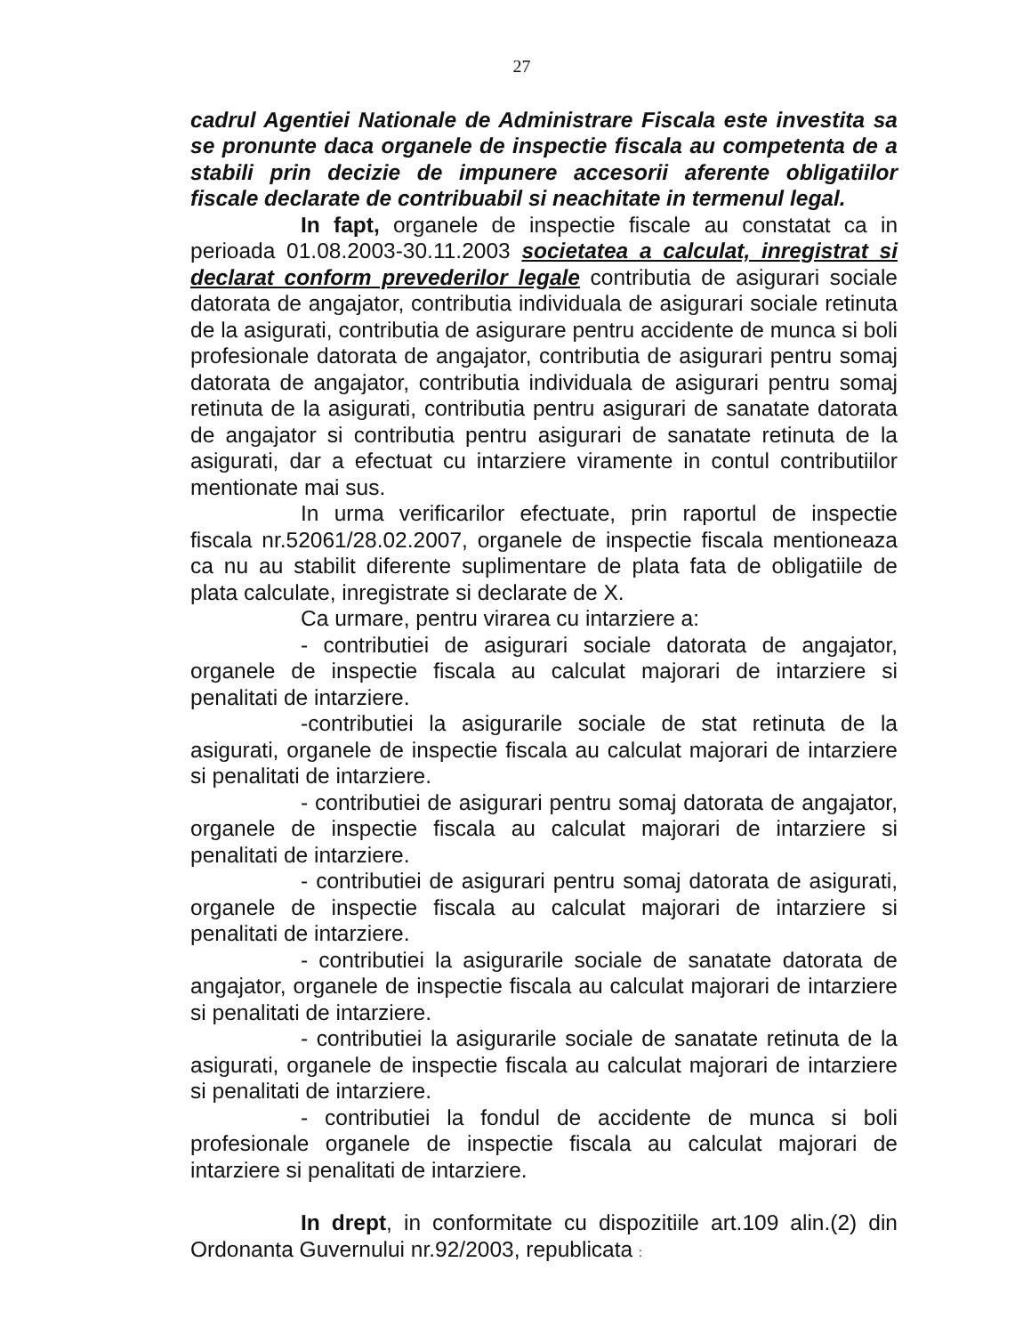27
cadrul Agentiei Nationale de Administrare Fiscala este investita sa se pronunte daca organele de inspectie fiscala au competenta de a stabili prin decizie de impunere accesorii aferente obligatiilor fiscale declarate de contribuabil si neachitate in termenul legal.
In fapt, organele de inspectie fiscale au constatat ca in perioada 01.08.2003-30.11.2003 societatea a calculat, inregistrat si declarat conform prevederilor legale contributia de asigurari sociale datorata de angajator, contributia individuala de asigurari sociale retinuta de la asigurati, contributia de asigurare pentru accidente de munca si boli profesionale datorata de angajator, contributia de asigurari pentru somaj datorata de angajator, contributia individuala de asigurari pentru somaj retinuta de la asigurati, contributia pentru asigurari de sanatate datorata de angajator si contributia pentru asigurari de sanatate retinuta de la asigurati, dar a efectuat cu intarziere viramente in contul contributiilor mentionate mai sus.
In urma verificarilor efectuate, prin raportul de inspectie fiscala nr.52061/28.02.2007, organele de inspectie fiscala mentioneaza ca nu au stabilit diferente suplimentare de plata fata de obligatiile de plata calculate, inregistrate si declarate de X.
Ca urmare, pentru virarea cu intarziere a:
- contributiei de asigurari sociale datorata de angajator, organele de inspectie fiscala au calculat majorari de intarziere si penalitati de intarziere.
-contributiei la asigurarile sociale de stat retinuta de la asigurati, organele de inspectie fiscala au calculat majorari de intarziere si penalitati de intarziere.
- contributiei de asigurari pentru somaj datorata de angajator, organele de inspectie fiscala au calculat majorari de intarziere si penalitati de intarziere.
- contributiei de asigurari pentru somaj datorata de asigurati, organele de inspectie fiscala au calculat majorari de intarziere si penalitati de intarziere.
- contributiei la asigurarile sociale de sanatate datorata de angajator, organele de inspectie fiscala au calculat majorari de intarziere si penalitati de intarziere.
- contributiei la asigurarile sociale de sanatate retinuta de la asigurati, organele de inspectie fiscala au calculat majorari de intarziere si penalitati de intarziere.
- contributiei la fondul de accidente de munca si boli profesionale organele de inspectie fiscala au calculat majorari de intarziere si penalitati de intarziere.
In drept, in conformitate cu dispozitiile art.109 alin.(2) din Ordonanta Guvernului nr.92/2003, republicata :